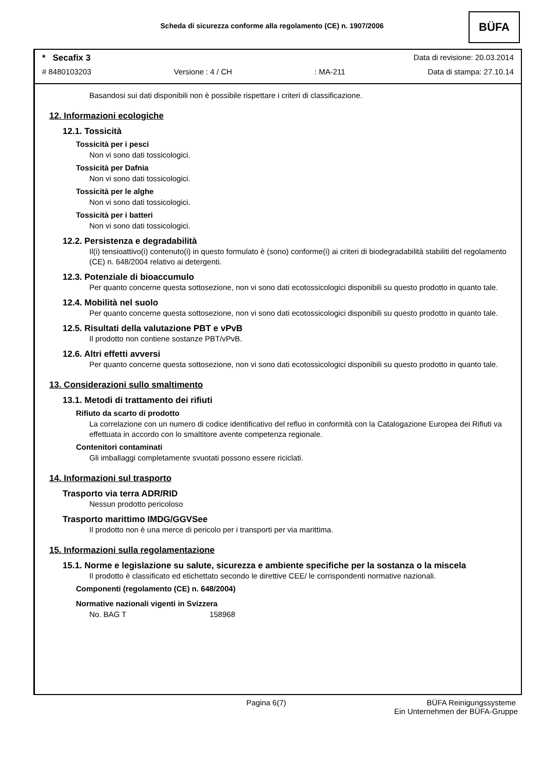Scheda di sicurezza conforme alla regolamento (CE) n. 1907/2006
BÜFA
* Secafix 3 Data di revisione: 20.03.2014
# 8480103203 Versione : 4 / CH: MA-211 Data di stampa: 27.10.14
Basandosi sui dati disponibili non è possibile rispettare i criteri di classificazione.
12. Informazioni ecologiche
12.1. Tossicità
Tossicità per i pesci
Non vi sono dati tossicologici.
Tossicità per Dafnia
Non vi sono dati tossicologici.
Tossicità per le alghe
Non vi sono dati tossicologici.
Tossicità per i batteri
Non vi sono dati tossicologici.
12.2. Persistenza e degradabilità
Il(i) tensioattivo(i) contenuto(i) in questo formulato è (sono) conforme(i) ai criteri di biodegradabilità stabiliti del regolamento (CE) n. 648/2004 relativo ai detergenti.
12.3. Potenziale di bioaccumulo
Per quanto concerne questa sottosezione, non vi sono dati ecotossicologici disponibili su questo prodotto in quanto tale.
12.4. Mobilità nel suolo
Per quanto concerne questa sottosezione, non vi sono dati ecotossicologici disponibili su questo prodotto in quanto tale.
12.5. Risultati della valutazione PBT e vPvB
Il prodotto non contiene sostanze PBT/vPvB.
12.6. Altri effetti avversi
Per quanto concerne questa sottosezione, non vi sono dati ecotossicologici disponibili su questo prodotto in quanto tale.
13. Considerazioni sullo smaltimento
13.1. Metodi di trattamento dei rifiuti
Rifiuto da scarto di prodotto
La correlazione con un numero di codice identificativo del refluo in conformità con la Catalogazione Europea dei Rifiuti va effettuata in accordo con lo smaltitore avente competenza regionale.
Contenitori contaminati
Gli imballaggi completamente svuotati possono essere riciclati.
14. Informazioni sul trasporto
Trasporto via terra ADR/RID
Nessun prodotto pericoloso
Trasporto marittimo IMDG/GGVSee
Il prodotto non è una merce di pericolo per i transporti per via marittima.
15. Informazioni sulla regolamentazione
15.1. Norme e legislazione su salute, sicurezza e ambiente specifiche per la sostanza o la miscela
Il prodotto è classificato ed etichettato secondo le direttive CEE/ le corrispondenti normative nazionali.
Componenti (regolamento (CE) n. 648/2004)
Normative nazionali vigenti in Svizzera
No. BAG T 158968
Pagina 6(7) BÜFA Reinigungssysteme
Ein Unternehmen der BÜFA-Gruppe